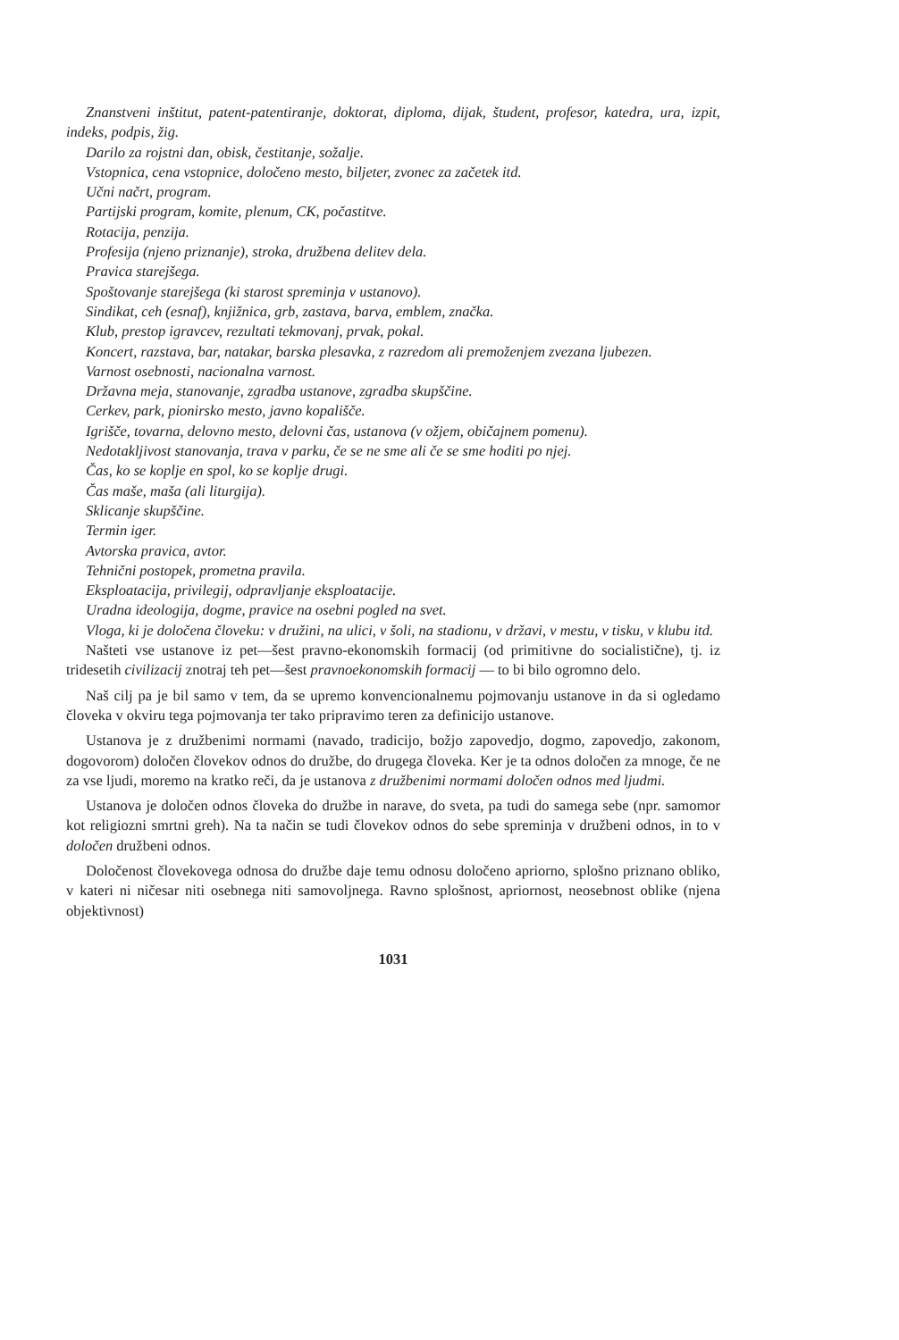Znanstveni inštitut, patent-patentiranje, doktorat, diploma, dijak, študent, profesor, katedra, ura, izpit, indeks, podpis, žig.
Darilo za rojstni dan, obisk, čestitanje, sožalje.
Vstopnica, cena vstopnice, določeno mesto, biljeter, zvonec za začetek itd.
Učni načrt, program.
Partijski program, komite, plenum, CK, počastitve.
Rotacija, penzija.
Profesija (njeno priznanje), stroka, družbena delitev dela.
Pravica starejšega.
Spoštovanje starejšega (ki starost spreminja v ustanovo).
Sindikat, ceh (esnaf), knjižnica, grb, zastava, barva, emblem, značka.
Klub, prestop igravcev, rezultati tekmovanj, prvak, pokal.
Koncert, razstava, bar, natakar, barska plesavka, z razredom ali premoženjem zvezana ljubezen.
Varnost osebnosti, nacionalna varnost.
Državna meja, stanovanje, zgradba ustanove, zgradba skupščine.
Cerkev, park, pionirsko mesto, javno kopališče.
Igrišče, tovarna, delovno mesto, delovni čas, ustanova (v ožjem, običajnem pomenu).
Nedotakljivost stanovanja, trava v parku, če se ne sme ali če se sme hoditi po njej.
Čas, ko se koplje en spol, ko se koplje drugi.
Čas maše, maša (ali liturgija).
Sklicanje skupščine.
Termin iger.
Avtorska pravica, avtor.
Tehnični postopek, prometna pravila.
Eksploatacija, privilegij, odpravljanje eksploatacije.
Uradna ideologija, dogme, pravice na osebni pogled na svet.
Vloga, ki je določena človeku: v družini, na ulici, v šoli, na stadionu, v državi, v mestu, v tisku, v klubu itd.
Našteti vse ustanove iz pet—šest pravno-ekonomskih formacij (od primitivne do socialistične), tj. iz tridesetih civilizacij znotraj teh pet—šest pravnoekonomskih formacij — to bi bilo ogromno delo.
Naš cilj pa je bil samo v tem, da se upremo konvencionalnemu pojmovanju ustanove in da si ogledamo človeka v okviru tega pojmovanja ter tako pripravimo teren za definicijo ustanove.
Ustanova je z družbenimi normami (navado, tradicijo, božjo zapovedjo, dogmo, zapovedjo, zakonom, dogovorom) določen človekov odnos do družbe, do drugega človeka. Ker je ta odnos določen za mnoge, če ne za vse ljudi, moremo na kratko reči, da je ustanova z družbenimi normami določen odnos med ljudmi.
Ustanova je določen odnos človeka do družbe in narave, do sveta, pa tudi do samega sebe (npr. samomor kot religiozni smrtni greh). Na ta način se tudi človekov odnos do sebe spreminja v družbeni odnos, in to v določen družbeni odnos.
Določenost človekovega odnosa do družbe daje temu odnosu določeno apriorno, splošno priznano obliko, v kateri ni ničesar niti osebnega niti samovoljnega. Ravno splošnost, apriornost, neosebnost oblike (njena objektivnost)
1031